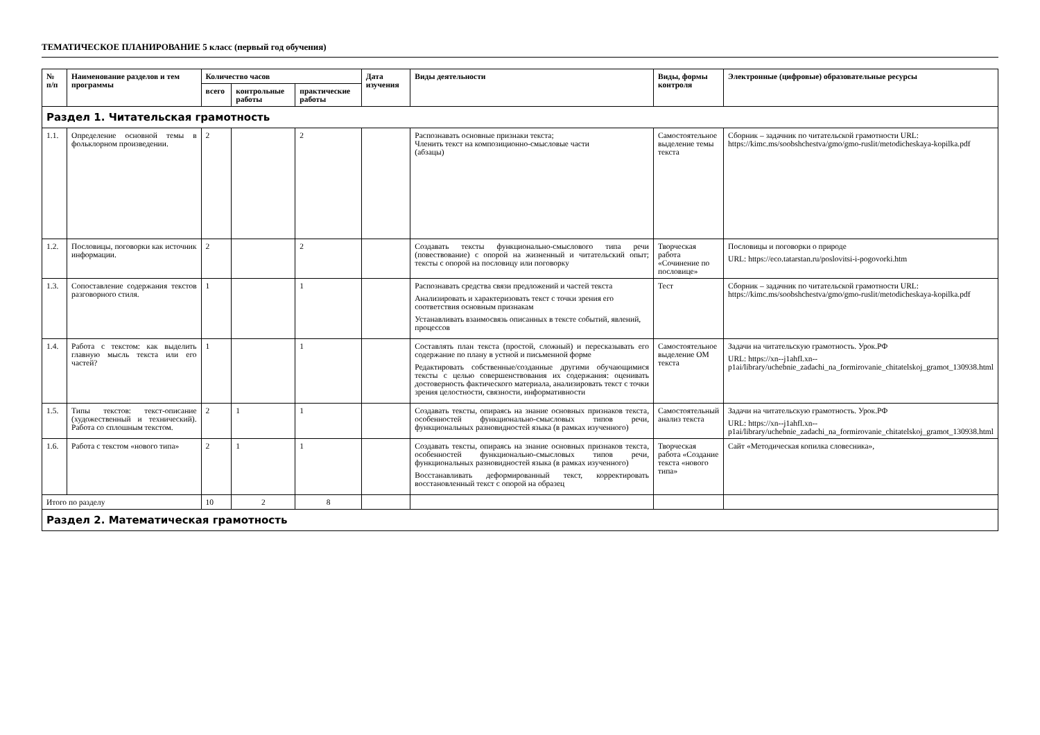ТЕМАТИЧЕСКОЕ ПЛАНИРОВАНИЕ 5 класс (первый год обучения)
| № п/п | Наименование разделов и тем программы | Количество часов | | | Дата изучения | Виды деятельности | Виды, формы контроля | Электронные (цифровые) образовательные ресурсы |
| --- | --- | --- | --- | --- | --- | --- | --- | --- |
| | | всего | контрольные работы | практические работы | | | | |
| Раздел 1. Читательская грамотность | | | | | | | | |
| 1.1. | Определение основной темы в фольклорном произведении. | 2 | | 2 | | Распознавать основные признаки текста; Членить текст на композиционно-смысловые части (абзацы) | Самостоятельное выделение темы текста | Сборник – задачник по читательской грамотности URL: https://kimc.ms/soobshchestva/gmo/gmo-ruslit/metodicheskaya-kopilka.pdf |
| 1.2. | Пословицы, поговорки как источник информации. | 2 | | 2 | | Создавать тексты функционально-смыслового типа речи (повествование) с опорой на жизненный и читательский опыт; тексты с опорой на пословицу или поговорку | Творческая работа «Сочинение по пословице» | Пословицы и поговорки о природе URL: https://eco.tatarstan.ru/poslovitsi-i-pogovorki.htm |
| 1.3. | Сопоставление содержания текстов разговорного стиля. | 1 | | 1 | | Распознавать средства связи предложений и частей текста Анализировать и характеризовать текст с точки зрения его соответствия основным признакам Устанавливать взаимосвязь описанных в тексте событий, явлений, процессов | Тест | Сборник – задачник по читательской грамотности URL: https://kimc.ms/soobshchestva/gmo/gmo-ruslit/metodicheskaya-kopilka.pdf |
| 1.4. | Работа с текстом: как выделить главную мысль текста или его частей? | 1 | | 1 | | Составлять план текста (простой, сложный) и пересказывать его содержание по плану в устной и письменной форме Редактировать собственные/созданные другими обучающимися тексты с целью совершенствования их содержания: оценивать достоверность фактического материала, анализировать текст с точки зрения целостности, связности, информативности | Самостоятельное выделение ОМ текста | Задачи на читательскую грамотность. Урок.РФ URL: https://xn--j1ahfl.xn--p1ai/library/uchebnie_zadachi_na_formirovanie_chitatelskoj_gramot_130938.html |
| 1.5. | Типы текстов: текст-описание (художественный и технический). Работа со сплошным текстом. | 2 | 1 | 1 | | Создавать тексты, опираясь на знание основных признаков текста, особенностей функционально-смысловых типов речи, функциональных разновидностей языка (в рамках изученного) | Самостоятельный анализ текста | Задачи на читательскую грамотность. Урок.РФ URL: https://xn--j1ahfl.xn--p1ai/library/uchebnie_zadachi_na_formirovanie_chitatelskoj_gramot_130938.html |
| 1.6. | Работа с текстом «нового типа» | 2 | 1 | 1 | | Создавать тексты, опираясь на знание основных признаков текста, особенностей функционально-смысловых типов речи, функциональных разновидностей языка (в рамках изученного) Восстанавливать деформированный текст, корректировать восстановленный текст с опорой на образец | Творческая работа «Создание текста «нового типа» | Сайт «Методическая копилка словесника», |
| Итого по разделу | | 10 | 2 | 8 | | | | |
| Раздел 2. Математическая грамотность | | | | | | | | |